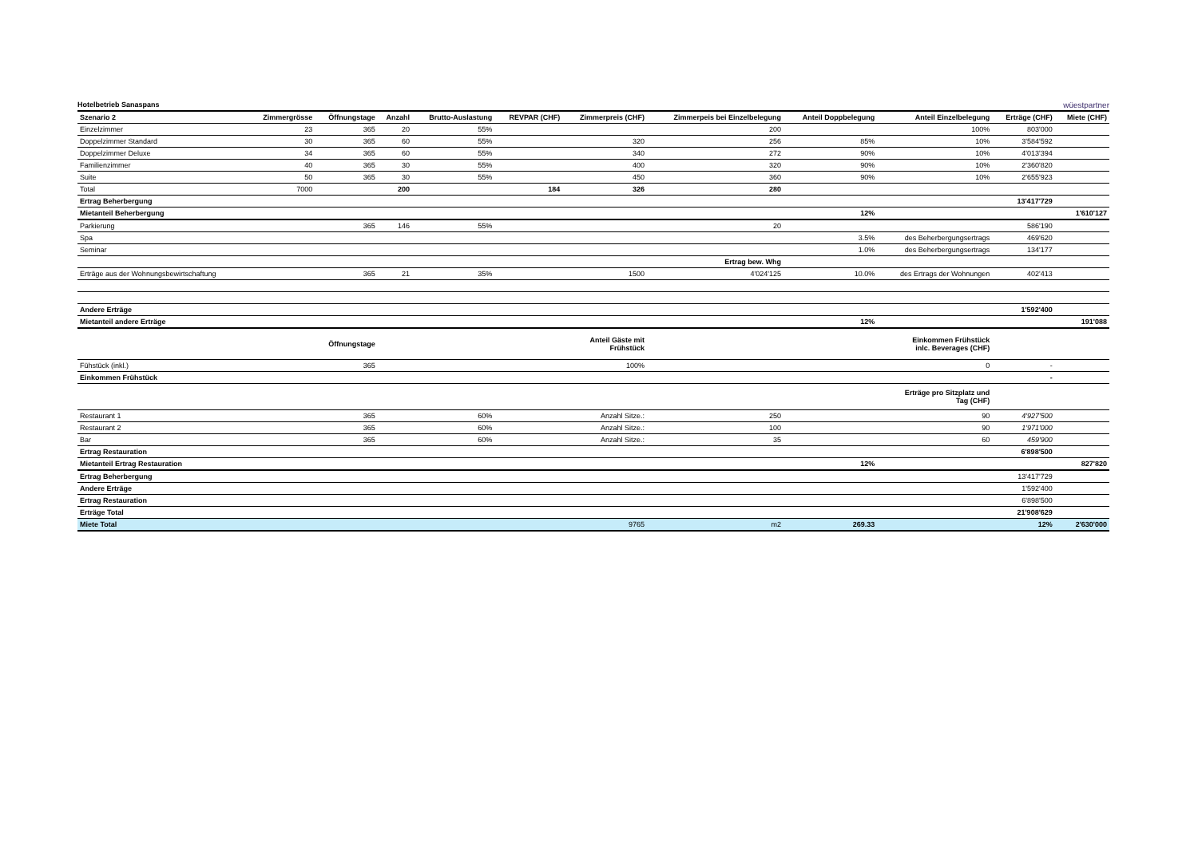Hotelbetrieb Sanaspans wüestpartner
| Szenario 2 | Zimmergrösse | Öffnungstage | Anzahl | Brutto-Auslastung | REVPAR (CHF) | Zimmerpreis (CHF) | Zimmerpeis bei Einzelbelegung | Anteil Doppbelegung | Anteil Einzelbelegung | Erträge (CHF) | Miete (CHF) |
| --- | --- | --- | --- | --- | --- | --- | --- | --- | --- | --- | --- |
| Einzelzimmer | 23 | 365 | 20 | 55% | | | 200 | | 100% | 803'000 | |
| Doppelzimmer Standard | 30 | 365 | 60 | 55% | | 320 | 256 | 85% | 10% | 3'584'592 | |
| Doppelzimmer Deluxe | 34 | 365 | 60 | 55% | | 340 | 272 | 90% | 10% | 4'013'394 | |
| Familienzimmer | 40 | 365 | 30 | 55% | | 400 | 320 | 90% | 10% | 2'360'820 | |
| Suite | 50 | 365 | 30 | 55% | | 450 | 360 | 90% | 10% | 2'655'923 | |
| Total | 7000 | | 200 | | 184 | 326 | 280 | | | | |
| Ertrag Beherbergung | | | | | | | | | | 13'417'729 | |
| Mietanteil Beherbergung | | | | | | | | 12% | | | 1'610'127 |
| Parkierung | | 365 | 146 | 55% | | | 20 | | | 586'190 | |
| Spa | | | | | | | | 3.5% | des Beherbergungsertrags | 469'620 | |
| Seminar | | | | | | | | 1.0% | des Beherbergungsertrags | 134'177 | |
| | | | | | | | Ertrag bew. Whg | | | | |
| Erträge aus der Wohnungsbewirtschaftung | | 365 | 21 | 35% | | 1500 | 4'024'125 | 10.0% | des Ertrags der Wohnungen | 402'413 | |
| Andere Erträge | | | | | | | | | | 1'592'400 | |
| Mietanteil andere Erträge | | | | | | | | 12% | | | 191'088 |
| | | Öffnungstage | | | | Anteil Gäste mit Frühstück | | | Einkommen Frühstück inlc. Beverages (CHF) | | |
| Fühstück (inkl.) | | 365 | | | | 100% | | | 0 | - | |
| Einkommen Frühstück | | | | | | | | | | - | |
| | | | | | | | | | Erträge pro Sitzplatz und Tag (CHF) | | |
| Restaurant 1 | | 365 | | 60% | | Anzahl Sitze.: | 250 | | 90 | 4'927'500 | |
| Restaurant 2 | | 365 | | 60% | | Anzahl Sitze.: | 100 | | 90 | 1'971'000 | |
| Bar | | 365 | | 60% | | Anzahl Sitze.: | 35 | | 60 | 459'900 | |
| Ertrag Restauration | | | | | | | | | | 6'898'500 | |
| Mietanteil Ertrag Restauration | | | | | | | | 12% | | | 827'820 |
| Ertrag Beherbergung | | | | | | | | | | 13'417'729 | |
| Andere Erträge | | | | | | | | | | 1'592'400 | |
| Ertrag Restauration | | | | | | | | | | 6'898'500 | |
| Erträge Total | | | | | | | | | | 21'908'629 | |
| Miete Total | | | | | | 9765 | m2 | 269.33 | | 12% | 2'630'000 |